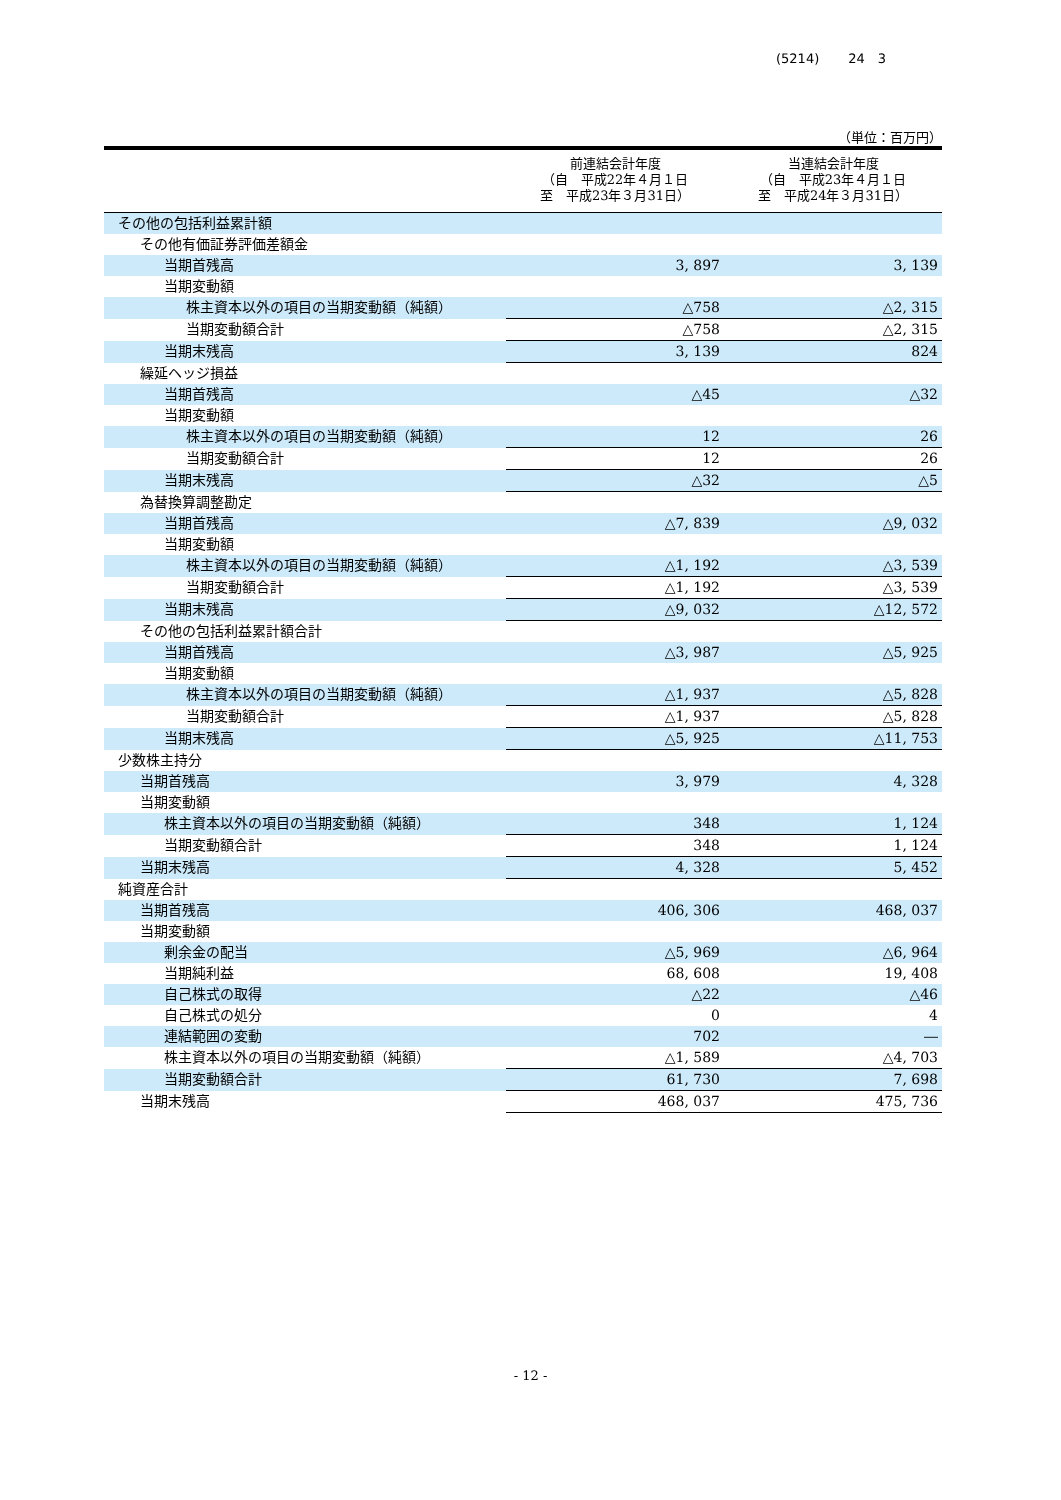(5214) 24　3
（単位：百万円）
| | 前連結会計年度 （自 平成22年４月１日 至 平成23年３月31日） | 当連結会計年度 （自 平成23年４月１日 至 平成24年３月31日） |
| --- | --- | --- |
| その他の包括利益累計額 | | |
| その他有価証券評価差額金 | | |
| 当期首残高 | 3, 897 | 3, 139 |
| 当期変動額 | | |
| 株主資本以外の項目の当期変動額（純額） | △758 | △2, 315 |
| 当期変動額合計 | △758 | △2, 315 |
| 当期末残高 | 3, 139 | 824 |
| 繰延ヘッジ損益 | | |
| 当期首残高 | △45 | △32 |
| 当期変動額 | | |
| 株主資本以外の項目の当期変動額（純額） | 12 | 26 |
| 当期変動額合計 | 12 | 26 |
| 当期末残高 | △32 | △5 |
| 為替換算調整勘定 | | |
| 当期首残高 | △7, 839 | △9, 032 |
| 当期変動額 | | |
| 株主資本以外の項目の当期変動額（純額） | △1, 192 | △3, 539 |
| 当期変動額合計 | △1, 192 | △3, 539 |
| 当期末残高 | △9, 032 | △12, 572 |
| その他の包括利益累計額合計 | | |
| 当期首残高 | △3, 987 | △5, 925 |
| 当期変動額 | | |
| 株主資本以外の項目の当期変動額（純額） | △1, 937 | △5, 828 |
| 当期変動額合計 | △1, 937 | △5, 828 |
| 当期末残高 | △5, 925 | △11, 753 |
| 少数株主持分 | | |
| 当期首残高 | 3, 979 | 4, 328 |
| 当期変動額 | | |
| 株主資本以外の項目の当期変動額（純額） | 348 | 1, 124 |
| 当期変動額合計 | 348 | 1, 124 |
| 当期末残高 | 4, 328 | 5, 452 |
| 純資産合計 | | |
| 当期首残高 | 406, 306 | 468, 037 |
| 当期変動額 | | |
| 剰余金の配当 | △5, 969 | △6, 964 |
| 当期純利益 | 68, 608 | 19, 408 |
| 自己株式の取得 | △22 | △46 |
| 自己株式の処分 | 0 | 4 |
| 連結範囲の変動 | 702 | ― |
| 株主資本以外の項目の当期変動額（純額） | △1, 589 | △4, 703 |
| 当期変動額合計 | 61, 730 | 7, 698 |
| 当期末残高 | 468, 037 | 475, 736 |
- 12 -